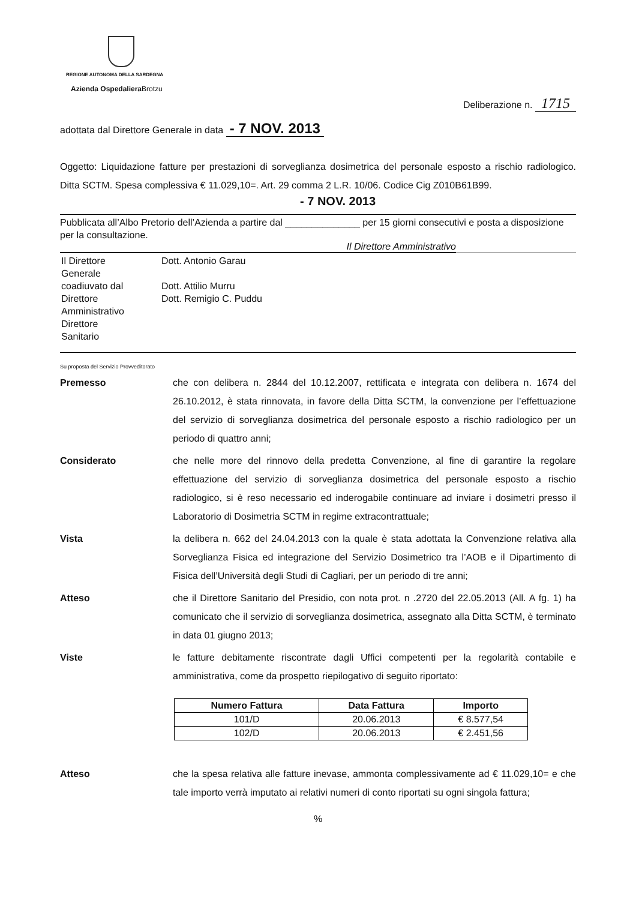REGIONE AUTONOMA DELLA SARDEGNA
Azienda Ospedaliera Brotzu
Deliberazione n. 1715
adottata dal Direttore Generale in data - 7 NOV. 2013
Oggetto: Liquidazione fatture per prestazioni di sorveglianza dosimetrica del personale esposto a rischio radiologico. Ditta SCTM. Spesa complessiva € 11.029,10=. Art. 29 comma 2 L.R. 10/06. Codice Cig Z010B61B99.
- 7 NOV. 2013
Pubblicata all’Albo Pretorio dell’Azienda a partire dal ______________ per 15 giorni consecutivi e posta a disposizione per la consultazione.
Il Direttore Amministrativo
| Il Direttore Generale coadiuvato dal Direttore Amministrativo Direttore Sanitario | Dott. Antonio Garau Dott. Attilio Murru Dott. Remigio C. Puddu |
Su proposta del Servizio Provveditorato
Premesso che con delibera n. 2844 del 10.12.2007, rettificata e integrata con delibera n. 1674 del 26.10.2012, è stata rinnovata, in favore della Ditta SCTM, la convenzione per l’effettuazione del servizio di sorveglianza dosimetrica del personale esposto a rischio radiologico per un periodo di quattro anni;
Considerato che nelle more del rinnovo della predetta Convenzione, al fine di garantire la regolare effettuazione del servizio di sorveglianza dosimetrica del personale esposto a rischio radiologico, si è reso necessario ed inderogabile continuare ad inviare i dosimetri presso il Laboratorio di Dosimetria SCTM in regime extracontrattuale;
Vista la delibera n. 662 del 24.04.2013 con la quale è stata adottata la Convenzione relativa alla Sorveglianza Fisica ed integrazione del Servizio Dosimetrico tra l’AOB e il Dipartimento di Fisica dell’Università degli Studi di Cagliari, per un periodo di tre anni;
Atteso che il Direttore Sanitario del Presidio, con nota prot. n .2720 del 22.05.2013 (All. A fg. 1) ha comunicato che il servizio di sorveglianza dosimetrica, assegnato alla Ditta SCTM, è terminato in data 01 giugno 2013;
Viste le fatture debitamente riscontrate dagli Uffici competenti per la regolarità contabile e amministrativa, come da prospetto riepilogativo di seguito riportato:
| Numero Fattura | Data Fattura | Importo |
| --- | --- | --- |
| 101/D | 20.06.2013 | € 8.577,54 |
| 102/D | 20.06.2013 | € 2.451,56 |
Atteso che la spesa relativa alle fatture inevase, ammonta complessivamente ad € 11.029,10= e che tale importo verrà imputato ai relativi numeri di conto riportati su ogni singola fattura;
%